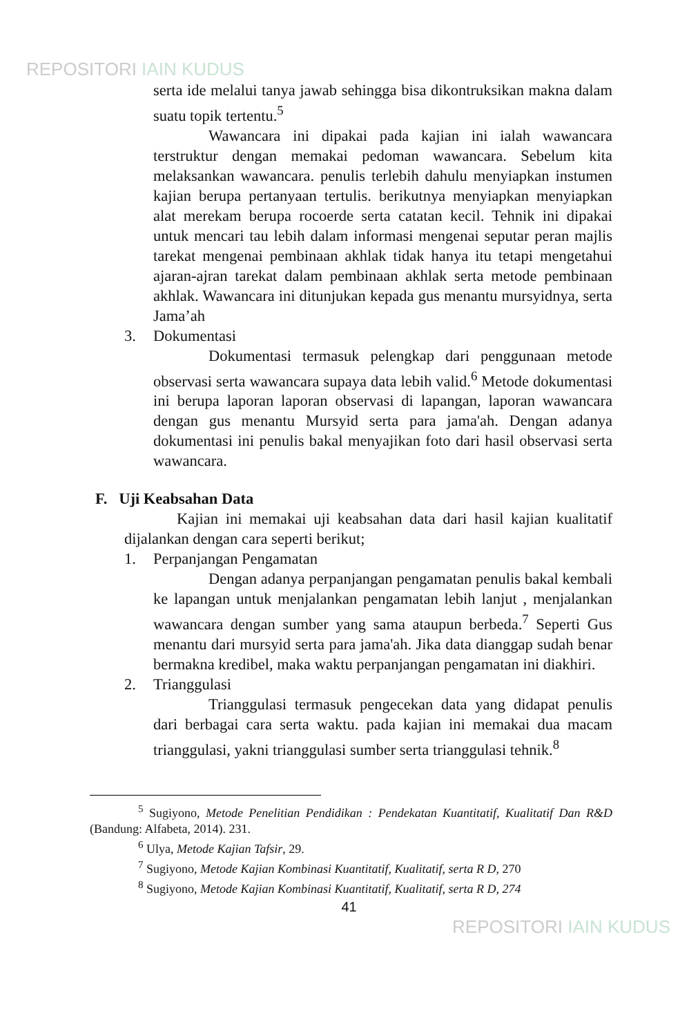REPOSITORI IAIN KUDUS
serta ide melalui tanya jawab sehingga bisa dikontruksikan makna dalam suatu topik tertentu.<sup>5</sup>
Wawancara ini dipakai pada kajian ini ialah wawancara terstruktur dengan memakai pedoman wawancara. Sebelum kita melaksankan wawancara. penulis terlebih dahulu menyiapkan instumen kajian berupa pertanyaan tertulis. berikutnya menyiapkan menyiapkan alat merekam berupa rocoerde serta catatan kecil. Tehnik ini dipakai untuk mencari tau lebih dalam informasi mengenai seputar peran majlis tarekat mengenai pembinaan akhlak tidak hanya itu tetapi mengetahui ajaran-ajran tarekat dalam pembinaan akhlak serta metode pembinaan akhlak. Wawancara ini ditunjukan kepada gus menantu mursyidnya, serta Jama’ah
3. Dokumentasi
Dokumentasi termasuk pelengkap dari penggunaan metode observasi serta wawancara supaya data lebih valid.<sup>6</sup> Metode dokumentasi ini berupa laporan laporan observasi di lapangan, laporan wawancara dengan gus menantu Mursyid serta para jama'ah. Dengan adanya dokumentasi ini penulis bakal menyajikan foto dari hasil observasi serta wawancara.
F. Uji Keabsahan Data
Kajian ini memakai uji keabsahan data dari hasil kajian kualitatif dijalankan dengan cara seperti berikut;
1. Perpanjangan Pengamatan
Dengan adanya perpanjangan pengamatan penulis bakal kembali ke lapangan untuk menjalankan pengamatan lebih lanjut , menjalankan wawancara dengan sumber yang sama ataupun berbeda.<sup>7</sup> Seperti Gus menantu dari mursyid serta para jama'ah. Jika data dianggap sudah benar bermakna kredibel, maka waktu perpanjangan pengamatan ini diakhiri.
2. Trianggulasi
Trianggulasi termasuk pengecekan data yang didapat penulis dari berbagai cara serta waktu. pada kajian ini memakai dua macam trianggulasi, yakni trianggulasi sumber serta trianggulasi tehnik.<sup>8</sup>
<sup>5</sup> Sugiyono, Metode Penelitian Pendidikan : Pendekatan Kuantitatif, Kualitatif Dan R&D (Bandung: Alfabeta, 2014). 231.
<sup>6</sup> Ulya, Metode Kajian Tafsir, 29.
<sup>7</sup> Sugiyono, Metode Kajian Kombinasi Kuantitatif, Kualitatif, serta R D, 270
<sup>8</sup> Sugiyono, Metode Kajian Kombinasi Kuantitatif, Kualitatif, serta R D, 274
41
REPOSITORI IAIN KUDUS